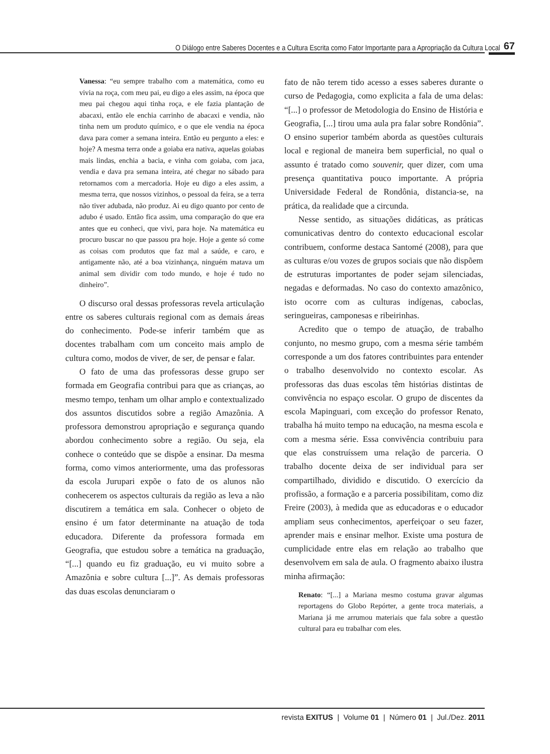O Diálogo entre Saberes Docentes e a Cultura Escrita como Fator Importante para a Apropriação da Cultura Local 67
Vanessa: “eu sempre trabalho com a matemática, como eu vivia na roça, com meu pai, eu digo a eles assim, na época que meu pai chegou aqui tinha roça, e ele fazia plantação de abacaxi, então ele enchia carrinho de abacaxi e vendia, não tinha nem um produto químico, e o que ele vendia na época dava para comer a semana inteira. Então eu pergunto a eles: e hoje? A mesma terra onde a goiaba era nativa, aquelas goiabas mais lindas, enchia a bacia, e vinha com goiaba, com jaca, vendia e dava pra semana inteira, até chegar no sábado para retornamos com a mercadoria. Hoje eu digo a eles assim, a mesma terra, que nossos vizinhos, o pessoal da feira, se a terra não tiver adubada, não produz. Ai eu digo quanto por cento de adubo é usado. Então fica assim, uma comparação do que era antes que eu conheci, que vivi, para hoje. Na matemática eu procuro buscar no que passou pra hoje. Hoje a gente só come as coisas com produtos que faz mal a saúde, e caro, e antigamente não, até a boa vizinhança, ninguém matava um animal sem dividir com todo mundo, e hoje é tudo no dinheiro”.
O discurso oral dessas professoras revela articulação entre os saberes culturais regional com as demais áreas do conhecimento. Pode-se inferir também que as docentes trabalham com um conceito mais amplo de cultura como, modos de viver, de ser, de pensar e falar.
O fato de uma das professoras desse grupo ser formada em Geografia contribui para que as crianças, ao mesmo tempo, tenham um olhar amplo e contextualizado dos assuntos discutidos sobre a região Amazônia. A professora demonstrou apropriação e segurança quando abordou conhecimento sobre a região. Ou seja, ela conhece o conteúdo que se dispõe a ensinar. Da mesma forma, como vimos anteriormente, uma das professoras da escola Jurupari expõe o fato de os alunos não conhecerem os aspectos culturais da região as leva a não discutirem a temática em sala. Conhecer o objeto de ensino é um fator determinante na atuação de toda educadora. Diferente da professora formada em Geografia, que estudou sobre a temática na graduação, “[...] quando eu fiz graduação, eu vi muito sobre a Amazônia e sobre cultura [...]”. As demais professoras das duas escolas denunciaram o
fato de não terem tido acesso a esses saberes durante o curso de Pedagogia, como explicita a fala de uma delas: “[...] o professor de Metodologia do Ensino de História e Geografia, [...] tirou uma aula pra falar sobre Rondônia”. O ensino superior também aborda as questões culturais local e regional de maneira bem superficial, no qual o assunto é tratado como souvenir, quer dizer, com uma presença quantitativa pouco importante. A própria Universidade Federal de Rondônia, distancia-se, na prática, da realidade que a circunda.
Nesse sentido, as situações didáticas, as práticas comunicativas dentro do contexto educacional escolar contribuem, conforme destaca Santomé (2008), para que as culturas e/ou vozes de grupos sociais que não dispõem de estruturas importantes de poder sejam silenciadas, negadas e deformadas. No caso do contexto amazônico, isto ocorre com as culturas indígenas, caboclas, seringueiras, camponesas e ribeirinhas.
Acredito que o tempo de atuação, de trabalho conjunto, no mesmo grupo, com a mesma série também corresponde a um dos fatores contribuintes para entender o trabalho desenvolvido no contexto escolar. As professoras das duas escolas têm histórias distintas de convivência no espaço escolar. O grupo de discentes da escola Mapinguari, com exceção do professor Renato, trabalha há muito tempo na educação, na mesma escola e com a mesma série. Essa convivência contribuiu para que elas construíssem uma relação de parceria. O trabalho docente deixa de ser individual para ser compartilhado, dividido e discutido. O exercício da profissão, a formação e a parceria possibilitam, como diz Freire (2003), à medida que as educadoras e o educador ampliam seus conhecimentos, aperfeiçoar o seu fazer, aprender mais e ensinar melhor. Existe uma postura de cumplicidade entre elas em relação ao trabalho que desenvolvem em sala de aula. O fragmento abaixo ilustra minha afirmação:
Renato: “[...] a Mariana mesmo costuma gravar algumas reportagens do Globo Repórter, a gente troca materiais, a Mariana já me arrumou materiais que fala sobre a questão cultural para eu trabalhar com eles.
revista EXITUS | Volume 01 | Número 01 | Jul./Dez. 2011